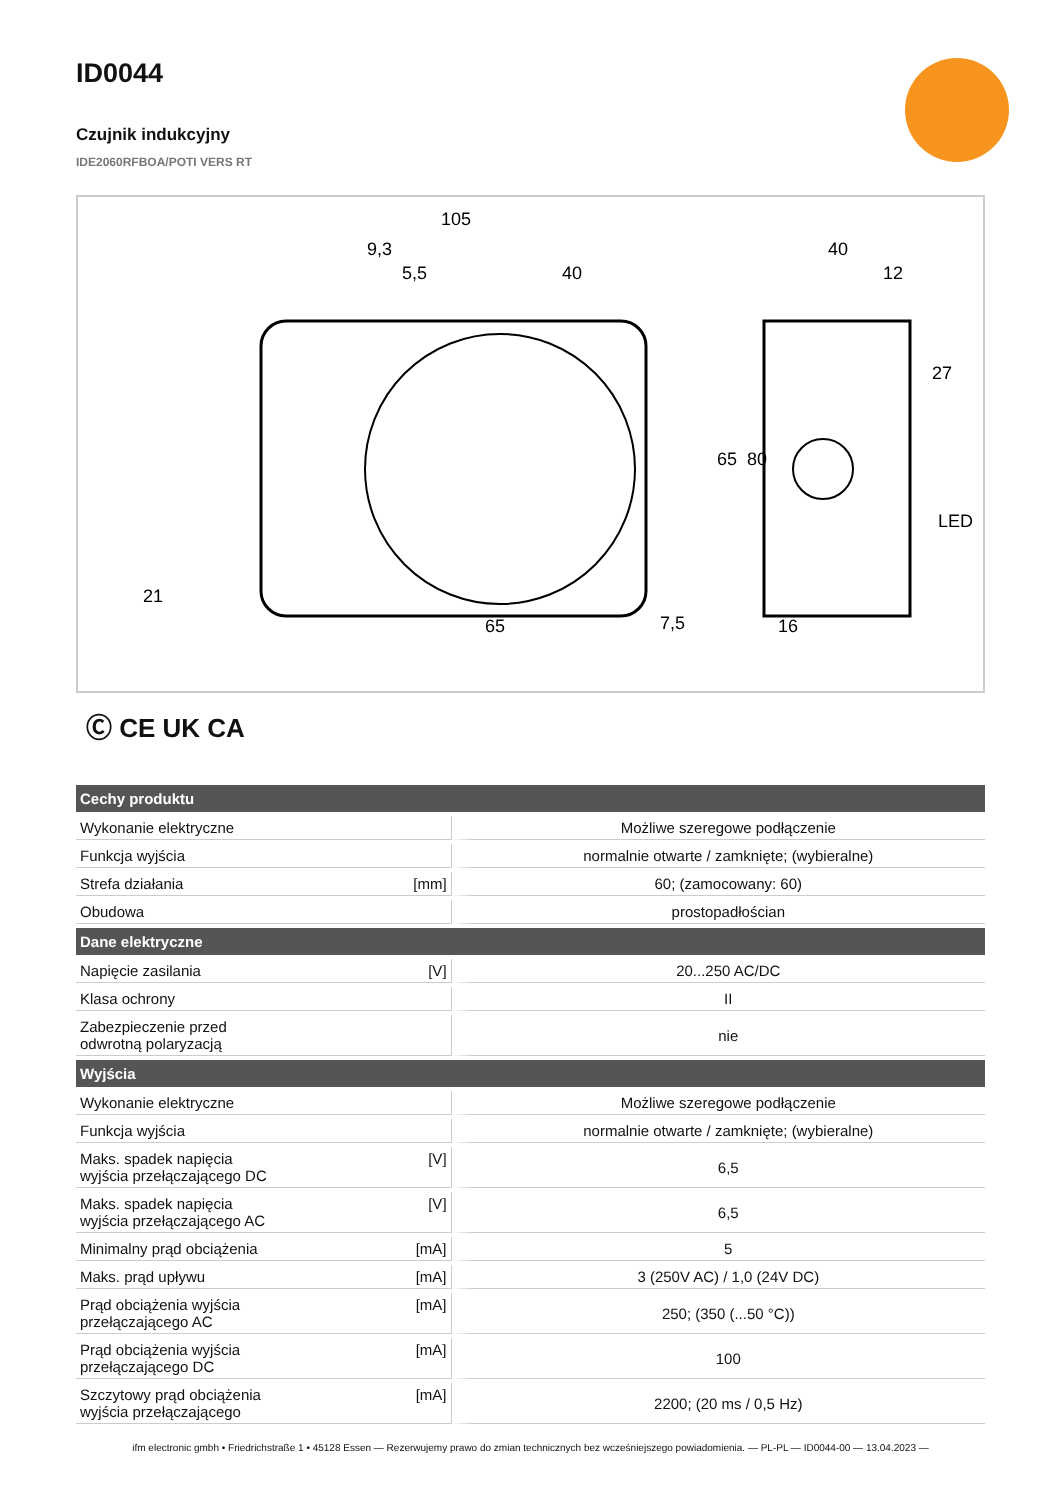ID0044
Czujnik indukcyjny
IDE2060RFBOA/POTI VERS RT
105
9,3
5,5
40
65
7,5
65
80
40
12
27
LED
16
21
Ⓒ CE UK CA
| Cechy produktu | | |
| --- | --- | --- |
| Wykonanie elektryczne | | Możliwe szeregowe podłączenie |
| Funkcja wyjścia | | normalnie otwarte / zamknięte; (wybieralne) |
| Strefa działania | [mm] | 60; (zamocowany: 60) |
| Obudowa | | prostopadłościan |
| Dane elektryczne | | |
| Napięcie zasilania | [V] | 20...250 AC/DC |
| Klasa ochrony | | II |
| Zabezpieczenie przed odwrotną polaryzacją | | nie |
| Wyjścia | | |
| Wykonanie elektryczne | | Możliwe szeregowe podłączenie |
| Funkcja wyjścia | | normalnie otwarte / zamknięte; (wybieralne) |
| Maks. spadek napięcia wyjścia przełączającego DC | [V] | 6,5 |
| Maks. spadek napięcia wyjścia przełączającego AC | [V] | 6,5 |
| Minimalny prąd obciążenia | [mA] | 5 |
| Maks. prąd upływu | [mA] | 3 (250V AC) / 1,0 (24V DC) |
| Prąd obciążenia wyjścia przełączającego AC | [mA] | 250; (350 (...50 °C)) |
| Prąd obciążenia wyjścia przełączającego DC | [mA] | 100 |
| Szczytowy prąd obciążenia wyjścia przełączającego | [mA] | 2200; (20 ms / 0,5 Hz) |
ifm electronic gmbh • Friedrichstraße 1 • 45128 Essen — Rezerwujemy prawo do zmian technicznych bez wcześniejszego powiadomienia. — PL-PL — ID0044-00 — 13.04.2023 —